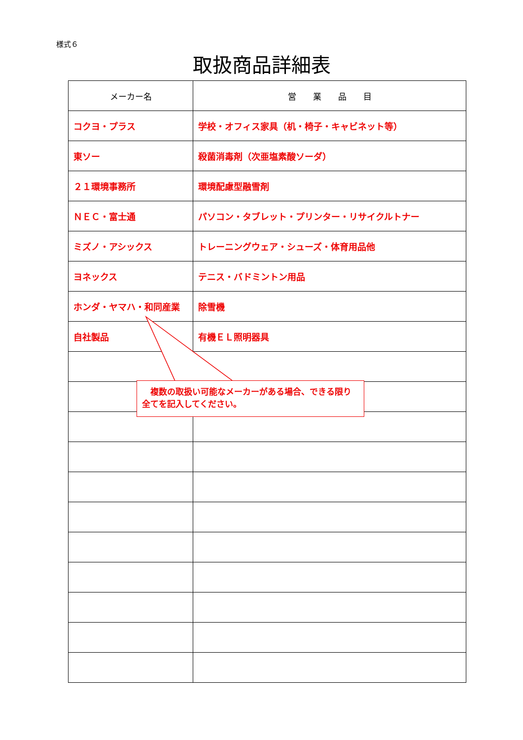様式６
取扱商品詳細表
| メーカー名 | 営 業 品 目 |
| --- | --- |
| コクヨ・プラス | 学校・オフィス家具（机・椅子・キャビネット等） |
| 東ソー | 殺菌消毒剤（次亜塩素酸ソーダ） |
| ２１環境事務所 | 環境配慮型融雪剤 |
| ＮＥＣ・富士通 | パソコン・タブレット・プリンター・リサイクルトナー |
| ミズノ・アシックス | トレーニングウェア・シューズ・体育用品他 |
| ヨネックス | テニス・バドミントン用品 |
| ホンダ・ヤマハ・和同産業 | 除雪機 |
| 自社製品 | 有機ＥＬ照明器具 |
　複数の取扱い可能なメーカーがある場合、できる限り全てを記入してください。